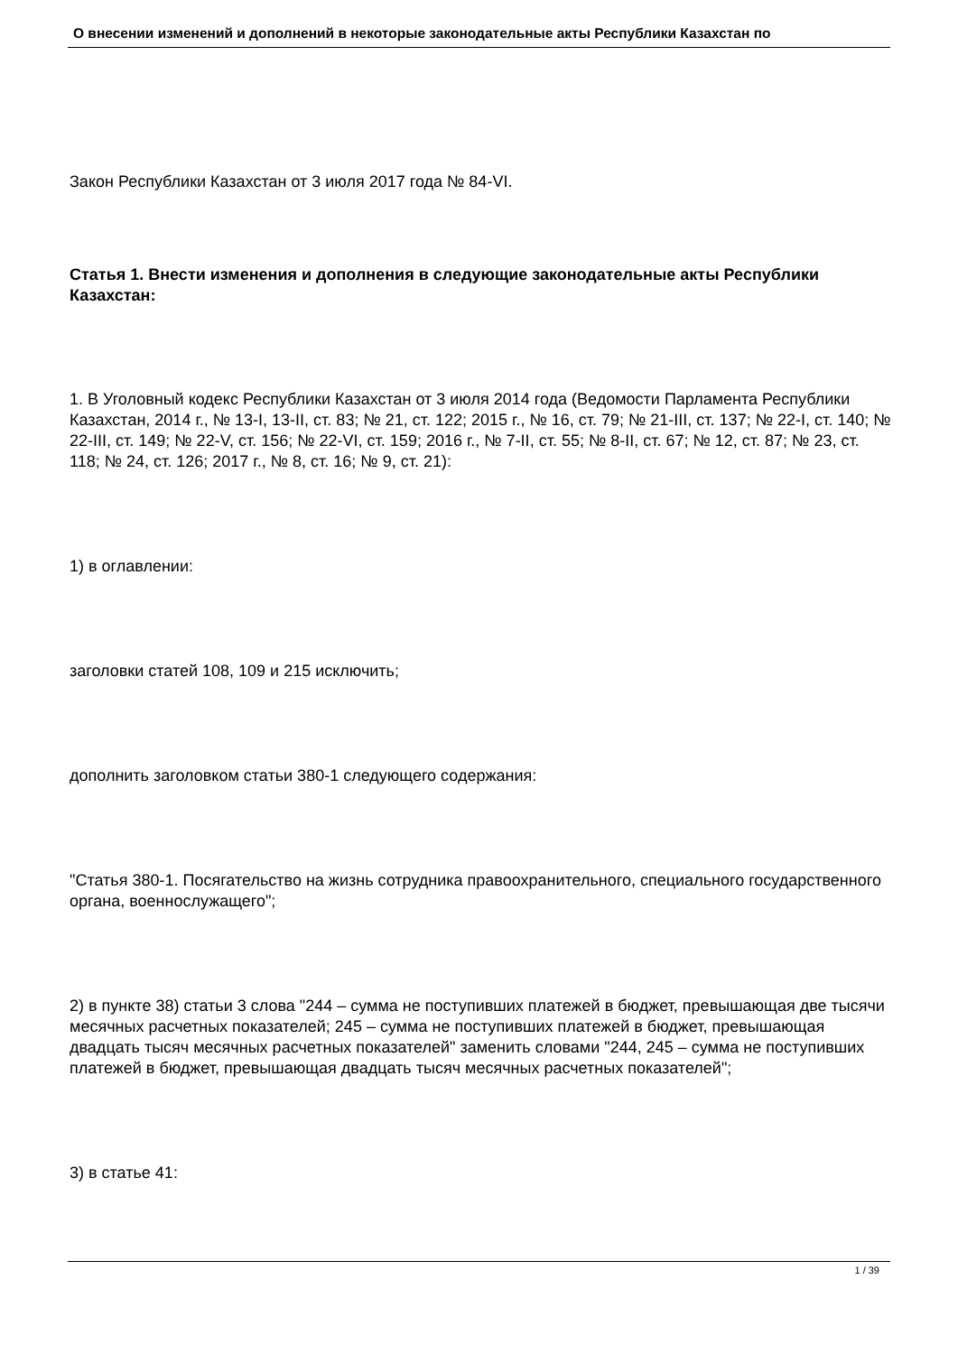О внесении изменений и дополнений в некоторые законодательные акты Республики Казахстан по
Закон Республики Казахстан от 3 июля 2017 года № 84-VI.
Статья 1. Внести изменения и дополнения в следующие законодательные акты Республики Казахстан:
1. В Уголовный кодекс Республики Казахстан от 3 июля 2014 года (Ведомости Парламента Республики Казахстан, 2014 г., № 13-I, 13-II, ст. 83; № 21, ст. 122; 2015 г., № 16, ст. 79; № 21-III, ст. 137; № 22-I, ст. 140; № 22-III, ст. 149; № 22-V, ст. 156; № 22-VI, ст. 159; 2016 г., № 7-II, ст. 55; № 8-II, ст. 67; № 12, ст. 87; № 23, ст. 118; № 24, ст. 126; 2017 г., № 8, ст. 16; № 9, ст. 21):
1) в оглавлении:
заголовки статей 108, 109 и 215 исключить;
дополнить заголовком статьи 380-1 следующего содержания:
"Статья 380-1. Посягательство на жизнь сотрудника правоохранительного, специального государственного органа, военнослужащего";
2) в пункте 38) статьи 3 слова "244 – сумма не поступивших платежей в бюджет, превышающая две тысячи месячных расчетных показателей; 245 – сумма не поступивших платежей в бюджет, превышающая двадцать тысяч месячных расчетных показателей" заменить словами "244, 245 – сумма не поступивших платежей в бюджет, превышающая двадцать тысяч месячных расчетных показателей";
3) в статье 41:
1 / 39